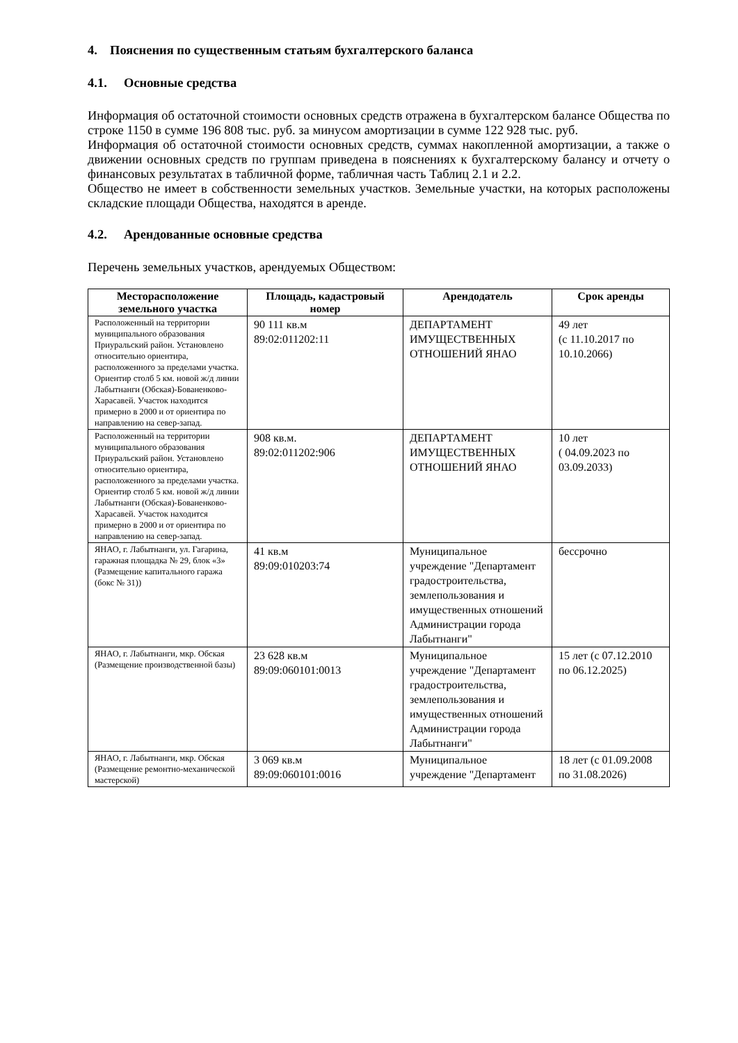4. Пояснения по существенным статьям бухгалтерского баланса
4.1. Основные средства
Информация об остаточной стоимости основных средств отражена в бухгалтерском балансе Общества по строке 1150 в сумме 196 808 тыс. руб. за минусом амортизации в сумме 122 928 тыс. руб.
Информация об остаточной стоимости основных средств, суммах накопленной амортизации, а также о движении основных средств по группам приведена в пояснениях к бухгалтерскому балансу и отчету о финансовых результатах в табличной форме, табличная часть Таблиц 2.1 и 2.2.
Общество не имеет в собственности земельных участков. Земельные участки, на которых расположены складские площади Общества, находятся в аренде.
4.2. Арендованные основные средства
Перечень земельных участков, арендуемых Обществом:
| Месторасположение земельного участка | Площадь, кадастровый номер | Арендодатель | Срок аренды |
| --- | --- | --- | --- |
| Расположенный на территории муниципального образования Приуральский район. Установлено относительно ориентира, расположенного за пределами участка. Ориентир столб 5 км. новой ж/д линии Лабытнанги (Обская)-Бованенково-Харасавей. Участок находится примерно в 2000 и от ориентира по направлению на север-запад. | 90 111 кв.м 89:02:011202:11 | ДЕПАРТАМЕНТ ИМУЩЕСТВЕННЫХ ОТНОШЕНИЙ ЯНАО | 49 лет (с 11.10.2017 по 10.10.2066) |
| Расположенный на территории муниципального образования Приуральский район. Установлено относительно ориентира, расположенного за пределами участка. Ориентир столб 5 км. новой ж/д линии Лабытнанги (Обская)-Бованенково-Харасавей. Участок находится примерно в 2000 и от ориентира по направлению на север-запад. | 908 кв.м. 89:02:011202:906 | ДЕПАРТАМЕНТ ИМУЩЕСТВЕННЫХ ОТНОШЕНИЙ ЯНАО | 10 лет ( 04.09.2023 по 03.09.2033) |
| ЯНАО, г. Лабытнанги, ул. Гагарина, гаражная площадка № 29, блок «3» (Размещение капитального гаража (бокс № 31)) | 41 кв.м 89:09:010203:74 | Муниципальное учреждение "Департамент градостроительства, землепользования и имущественных отношений Администрации города Лабытнанги" | бессрочно |
| ЯНАО, г. Лабытнанги, мкр. Обская (Размещение производственной базы) | 23 628 кв.м 89:09:060101:0013 | Муниципальное учреждение "Департамент градостроительства, землепользования и имущественных отношений Администрации города Лабытнанги" | 15 лет (с 07.12.2010 по 06.12.2025) |
| ЯНАО, г. Лабытнанги, мкр. Обская (Размещение ремонтно-механической мастерской) | 3 069 кв.м 89:09:060101:0016 | Муниципальное учреждение "Департамент | 18 лет (с 01.09.2008 по 31.08.2026) |